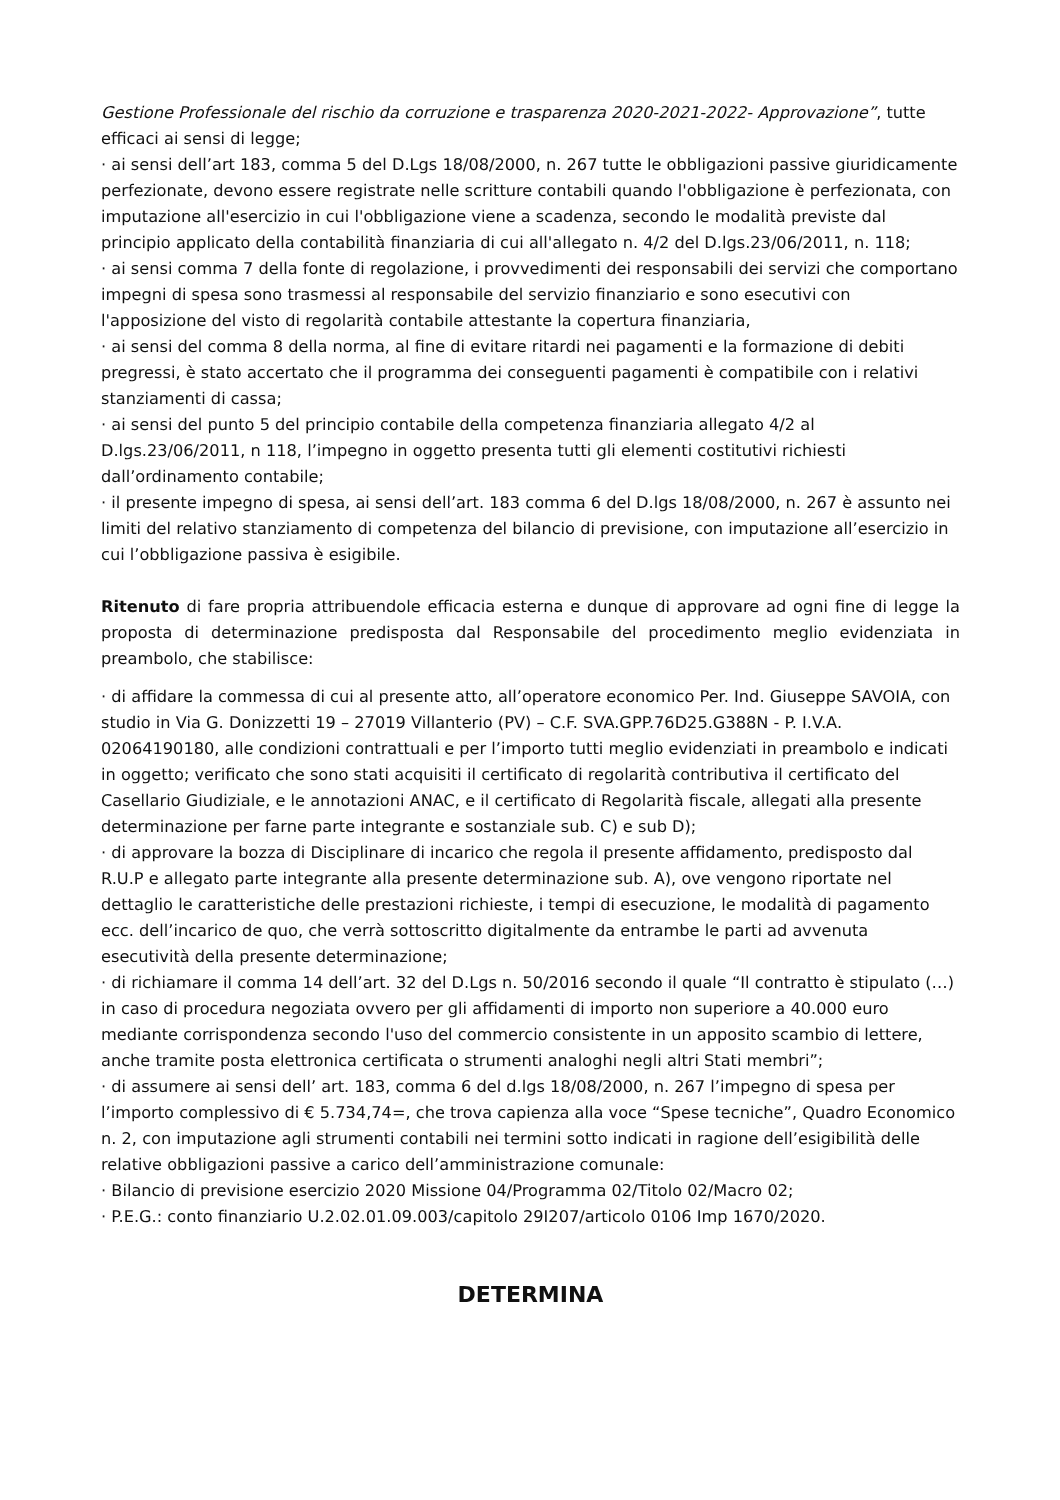Gestione Professionale del rischio da corruzione e trasparenza 2020-2021-2022- Approvazione”, tutte efficaci ai sensi di legge;
· ai sensi dell’art 183, comma 5 del D.Lgs 18/08/2000, n. 267 tutte le obbligazioni passive giuridicamente perfezionate, devono essere registrate nelle scritture contabili quando l'obbligazione è perfezionata, con imputazione all'esercizio in cui l'obbligazione viene a scadenza, secondo le modalità previste dal principio applicato della contabilità finanziaria di cui all'allegato n. 4/2 del D.lgs.23/06/2011, n. 118;
· ai sensi comma 7 della fonte di regolazione, i provvedimenti dei responsabili dei servizi che comportano impegni di spesa sono trasmessi al responsabile del servizio finanziario e sono esecutivi con l'apposizione del visto di regolarità contabile attestante la copertura finanziaria,
· ai sensi del comma 8 della norma, al fine di evitare ritardi nei pagamenti e la formazione di debiti pregressi, è stato accertato che il programma dei conseguenti pagamenti è compatibile con i relativi stanziamenti di cassa;
· ai sensi del punto 5 del principio contabile della competenza finanziaria allegato 4/2 al D.lgs.23/06/2011, n 118, l’impegno in oggetto presenta tutti gli elementi costitutivi richiesti dall’ordinamento contabile;
· il presente impegno di spesa, ai sensi dell’art. 183 comma 6 del D.lgs 18/08/2000, n. 267 è assunto nei limiti del relativo stanziamento di competenza del bilancio di previsione, con imputazione all’esercizio in cui l’obbligazione passiva è esigibile.
Ritenuto di fare propria attribuendole efficacia esterna e dunque di approvare ad ogni fine di legge la proposta di determinazione predisposta dal Responsabile del procedimento meglio evidenziata in preambolo, che stabilisce:
· di affidare la commessa di cui al presente atto, all’operatore economico Per. Ind. Giuseppe SAVOIA, con studio in Via G. Donizzetti 19 – 27019 Villanterio (PV) – C.F. SVA.GPP.76D25.G388N - P. I.V.A. 02064190180, alle condizioni contrattuali e per l’importo tutti meglio evidenziati in preambolo e indicati in oggetto; verificato che sono stati acquisiti il certificato di regolarità contributiva il certificato del Casellario Giudiziale, e le annotazioni ANAC, e il certificato di Regolarità fiscale, allegati alla presente determinazione per farne parte integrante e sostanziale sub. C) e sub D);
· di approvare la bozza di Disciplinare di incarico che regola il presente affidamento, predisposto dal R.U.P e allegato parte integrante alla presente determinazione sub. A), ove vengono riportate nel dettaglio le caratteristiche delle prestazioni richieste, i tempi di esecuzione, le modalità di pagamento ecc. dell’incarico de quo, che verrà sottoscritto digitalmente da entrambe le parti ad avvenuta esecutività della presente determinazione;
· di richiamare il comma 14 dell’art. 32 del D.Lgs n. 50/2016 secondo il quale “Il contratto è stipulato (…) in caso di procedura negoziata ovvero per gli affidamenti di importo non superiore a 40.000 euro mediante corrispondenza secondo l'uso del commercio consistente in un apposito scambio di lettere, anche tramite posta elettronica certificata o strumenti analoghi negli altri Stati membri”;
· di assumere ai sensi dell’ art. 183, comma 6 del d.lgs 18/08/2000, n. 267 l’impegno di spesa per l’importo complessivo di € 5.734,74=, che trova capienza alla voce “Spese tecniche”, Quadro Economico n. 2, con imputazione agli strumenti contabili nei termini sotto indicati in ragione dell’esigibilità delle relative obbligazioni passive a carico dell’amministrazione comunale:
· Bilancio di previsione esercizio 2020 Missione 04/Programma 02/Titolo 02/Macro 02;
· P.E.G.: conto finanziario U.2.02.01.09.003/capitolo 29I207/articolo 0106 Imp 1670/2020.
DETERMINA